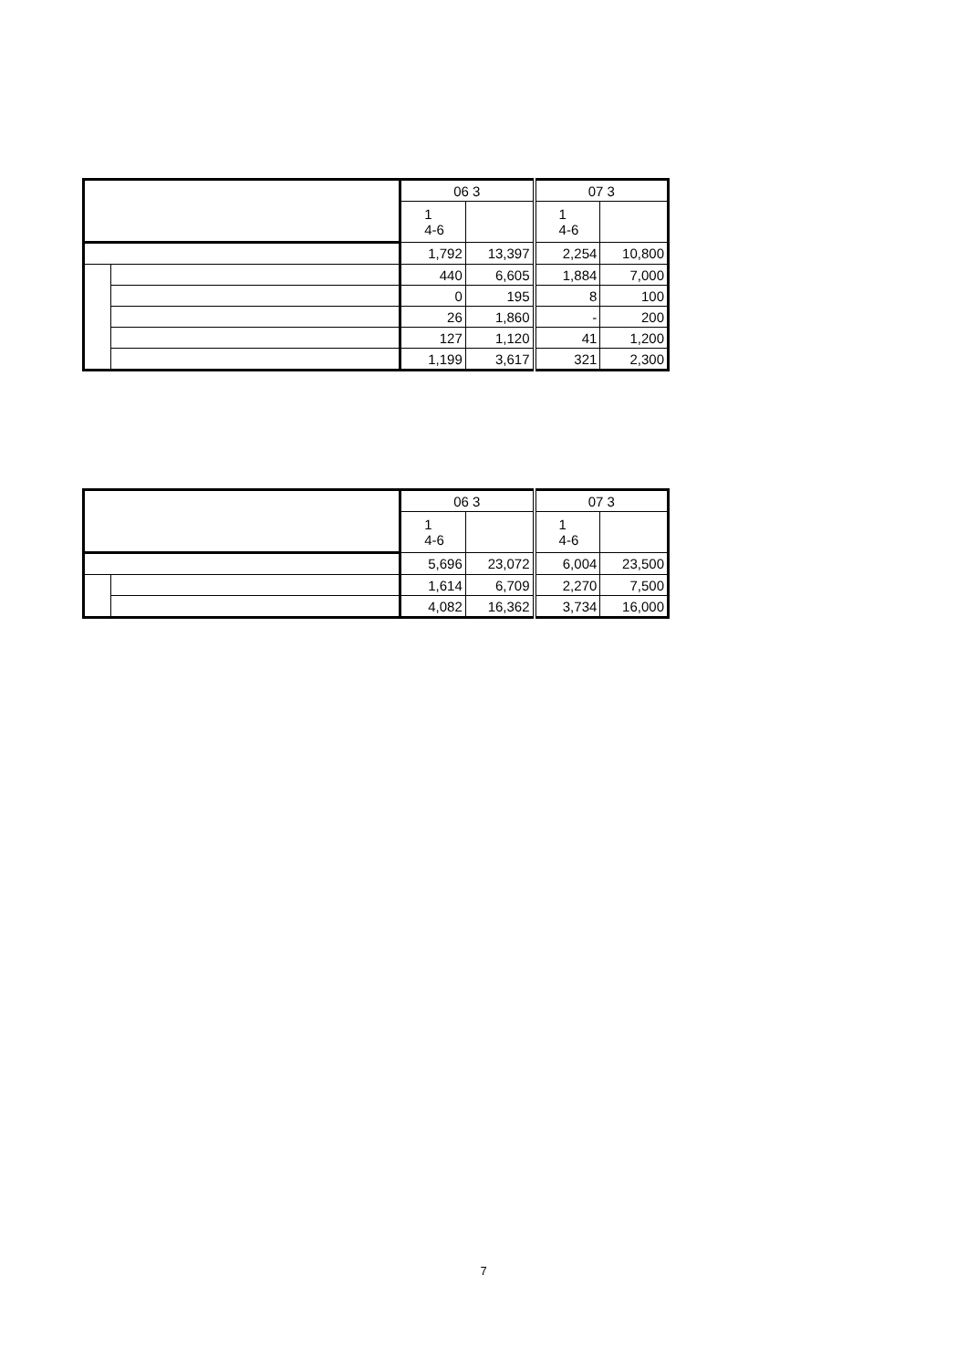| | | 06 3 | | 07 3 | |
| --- | --- | --- | --- | --- | --- |
| | | 1 4-6 | | 1 4-6 | |
| | | 1,792 | 13,397 | 2,254 | 10,800 |
| | | 440 | 6,605 | 1,884 | 7,000 |
| | | 0 | 195 | 8 | 100 |
| | | 26 | 1,860 | - | 200 |
| | | 127 | 1,120 | 41 | 1,200 |
| | | 1,199 | 3,617 | 321 | 2,300 |
| | | 06 3 | | 07 3 | |
| --- | --- | --- | --- | --- | --- |
| | | 1 4-6 | | 1 4-6 | |
| | | 5,696 | 23,072 | 6,004 | 23,500 |
| | | 1,614 | 6,709 | 2,270 | 7,500 |
| | | 4,082 | 16,362 | 3,734 | 16,000 |
7